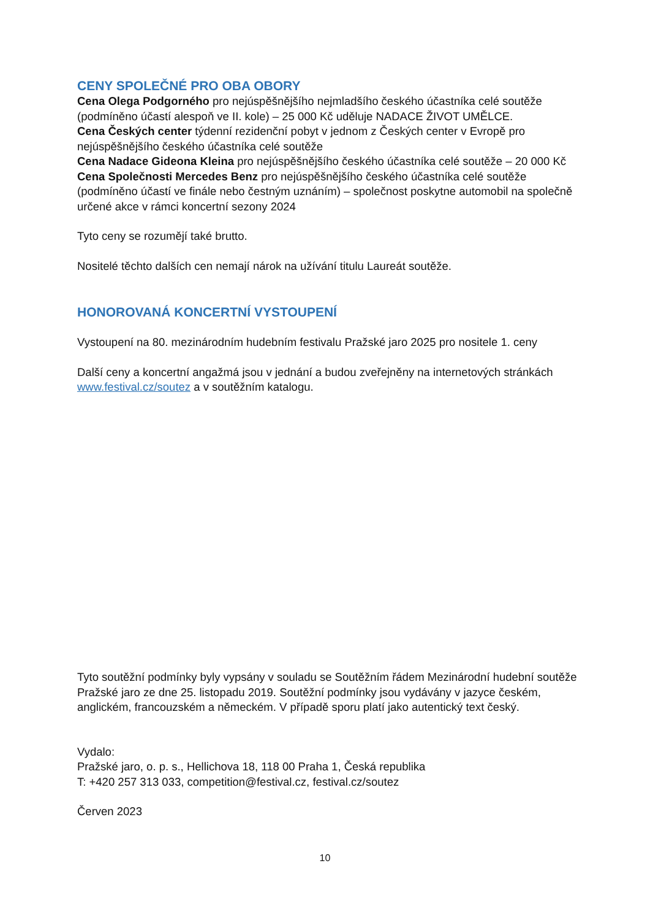CENY SPOLEČNÉ PRO OBA OBORY
Cena Olega Podgorného pro nejúspěšnějšího nejmladšího českého účastníka celé soutěže (podmíněno účastí alespoň ve II. kole) – 25 000 Kč uděluje NADACE ŽIVOT UMĚLCE.
Cena Českých center týdenní rezidenční pobyt v jednom z Českých center v Evropě pro nejúspěšnějšího českého účastníka celé soutěže
Cena Nadace Gideona Kleina pro nejúspěšnějšího českého účastníka celé soutěže – 20 000 Kč
Cena Společnosti Mercedes Benz pro nejúspěšnějšího českého účastníka celé soutěže (podmíněno účastí ve finále nebo čestným uznáním) – společnost poskytne automobil na společně určené akce v rámci koncertní sezony 2024
Tyto ceny se rozumějí také brutto.
Nositelé těchto dalších cen nemají nárok na užívání titulu Laureát soutěže.
HONOROVANÁ KONCERTNÍ VYSTOUPENÍ
Vystoupení na 80. mezinárodním hudebním festivalu Pražské jaro 2025 pro nositele 1. ceny
Další ceny a koncertní angažmá jsou v jednání a budou zveřejněny na internetových stránkách www.festival.cz/soutez a v soutěžním katalogu.
Tyto soutěžní podmínky byly vypsány v souladu se Soutěžním řádem Mezinárodní hudební soutěže Pražské jaro ze dne 25. listopadu 2019. Soutěžní podmínky jsou vydávány v jazyce českém, anglickém, francouzském a německém. V případě sporu platí jako autentický text český.
Vydalo:
Pražské jaro, o. p. s., Hellichova 18, 118 00 Praha 1, Česká republika
T: +420 257 313 033, competition@festival.cz, festival.cz/soutez
Červen 2023
10